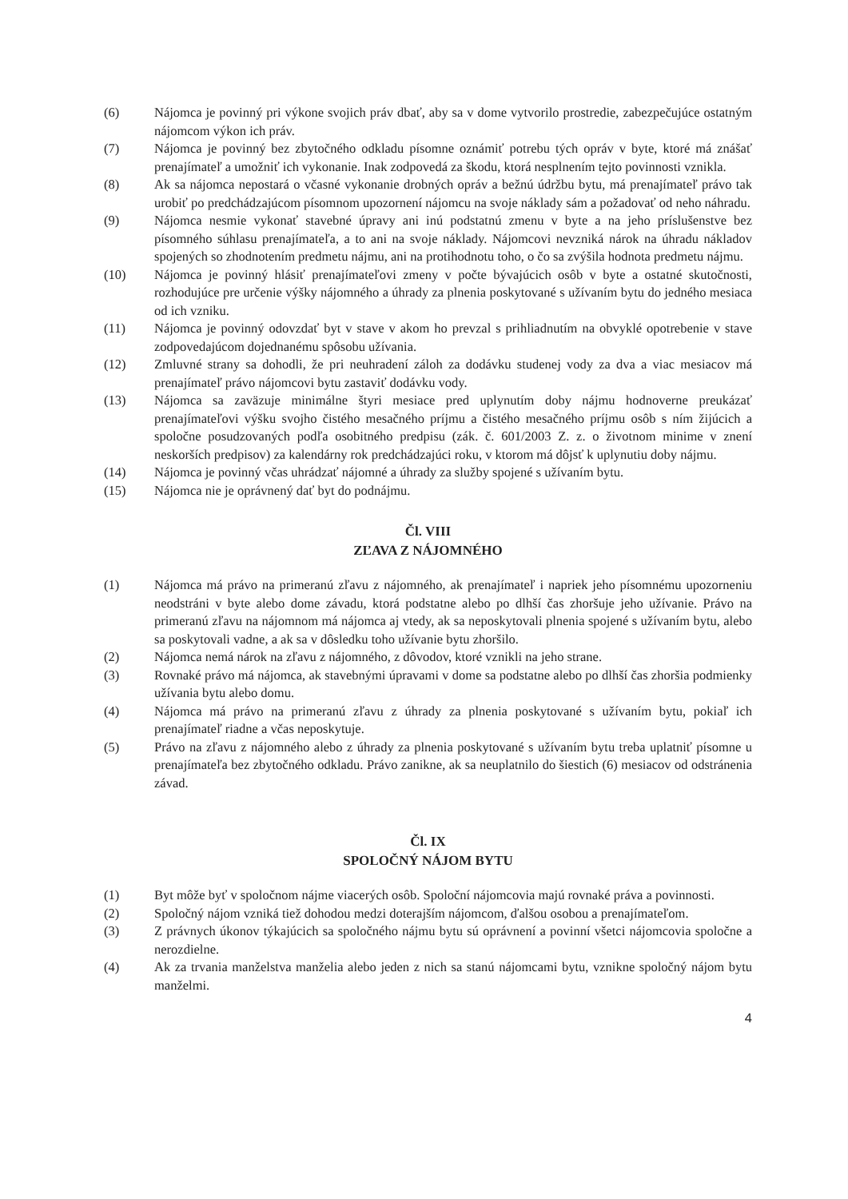(6) Nájomca je povinný pri výkone svojich práv dbať, aby sa v dome vytvorilo prostredie, zabezpečujúce ostatným nájomcom výkon ich práv.
(7) Nájomca je povinný bez zbytočného odkladu písomne oznámiť potrebu tých opráv v byte, ktoré má znášať prenajímateľ a umožniť ich vykonanie. Inak zodpovedá za škodu, ktorá nesplnením tejto povinnosti vznikla.
(8) Ak sa nájomca nepostará o včasné vykonanie drobných opráv a bežnú údržbu bytu, má prenajímateľ právo tak urobiť po predchádzajúcom písomnom upozornení nájomcu na svoje náklady sám a požadovať od neho náhradu.
(9) Nájomca nesmie vykonať stavebné úpravy ani inú podstatnú zmenu v byte a na jeho príslušenstve bez písomného súhlasu prenajímateľa, a to ani na svoje náklady. Nájomcovi nevzniká nárok na úhradu nákladov spojených so zhodnotením predmetu nájmu, ani na protihodnotu toho, o čo sa zvýšila hodnota predmetu nájmu.
(10) Nájomca je povinný hlásiť prenajímateľovi zmeny v počte bývajúcich osôb v byte a ostatné skutočnosti, rozhodujúce pre určenie výšky nájomného a úhrady za plnenia poskytované s užívaním bytu do jedného mesiaca od ich vzniku.
(11) Nájomca je povinný odovzdať byt v stave v akom ho prevzal s prihliadnutím na obvyklé opotrebenie v stave zodpovedajúcom dojednanému spôsobu užívania.
(12) Zmluvné strany sa dohodli, že pri neuhradení záloh za dodávku studenej vody za dva a viac mesiacov má prenajímateľ právo nájomcovi bytu zastaviť dodávku vody.
(13) Nájomca sa zaväzuje minimálne štyri mesiace pred uplynutím doby nájmu hodnoverne preukázať prenajímateľovi výšku svojho čistého mesačného príjmu a čistého mesačného príjmu osôb s ním žijúcich a spoločne posudzovaných podľa osobitného predpisu (zák. č. 601/2003 Z. z. o životnom minime v znení neskorších predpisov) za kalendárny rok predchádzajúci roku, v ktorom má dôjsť k uplynutiu doby nájmu.
(14) Nájomca je povinný včas uhrádzať nájomné a úhrady za služby spojené s užívaním bytu.
(15) Nájomca nie je oprávnený dať byt do podnájmu.
Čl. VIII
ZĽAVA Z NÁJOMNÉHO
(1) Nájomca má právo na primeranú zľavu z nájomného, ak prenajímateľ i napriek jeho písomnému upozorneniu neodstráni v byte alebo dome závadu, ktorá podstatne alebo po dlhší čas zhoršuje jeho užívanie. Právo na primeranú zľavu na nájomnom má nájomca aj vtedy, ak sa neposkytovali plnenia spojené s užívaním bytu, alebo sa poskytovali vadne, a ak sa v dôsledku toho užívanie bytu zhoršilo.
(2) Nájomca nemá nárok na zľavu z nájomného, z dôvodov, ktoré vznikli na jeho strane.
(3) Rovnaké právo má nájomca, ak stavebnými úpravami v dome sa podstatne alebo po dlhší čas zhoršia podmienky užívania bytu alebo domu.
(4) Nájomca má právo na primeranú zľavu z úhrady za plnenia poskytované s užívaním bytu, pokiaľ ich prenajímateľ riadne a včas neposkytuje.
(5) Právo na zľavu z nájomného alebo z úhrady za plnenia poskytované s užívaním bytu treba uplatniť písomne u prenajímateľa bez zbytočného odkladu. Právo zanikne, ak sa neuplatnilo do šiestich (6) mesiacov od odstránenia závad.
Čl. IX
SPOLOČNÝ NÁJOM BYTU
(1) Byt môže byť v spoločnom nájme viacerých osôb. Spoloční nájomcovia majú rovnaké práva a povinnosti.
(2) Spoločný nájom vzniká tiež dohodou medzi doterajším nájomcom, ďalšou osobou a prenajímateľom.
(3) Z právnych úkonov týkajúcich sa spoločného nájmu bytu sú oprávnení a povinní všetci nájomcovia spoločne a nerozdielne.
(4) Ak za trvania manželstva manželia alebo jeden z nich sa stanú nájomcami bytu, vznikne spoločný nájom bytu manželmi.
4